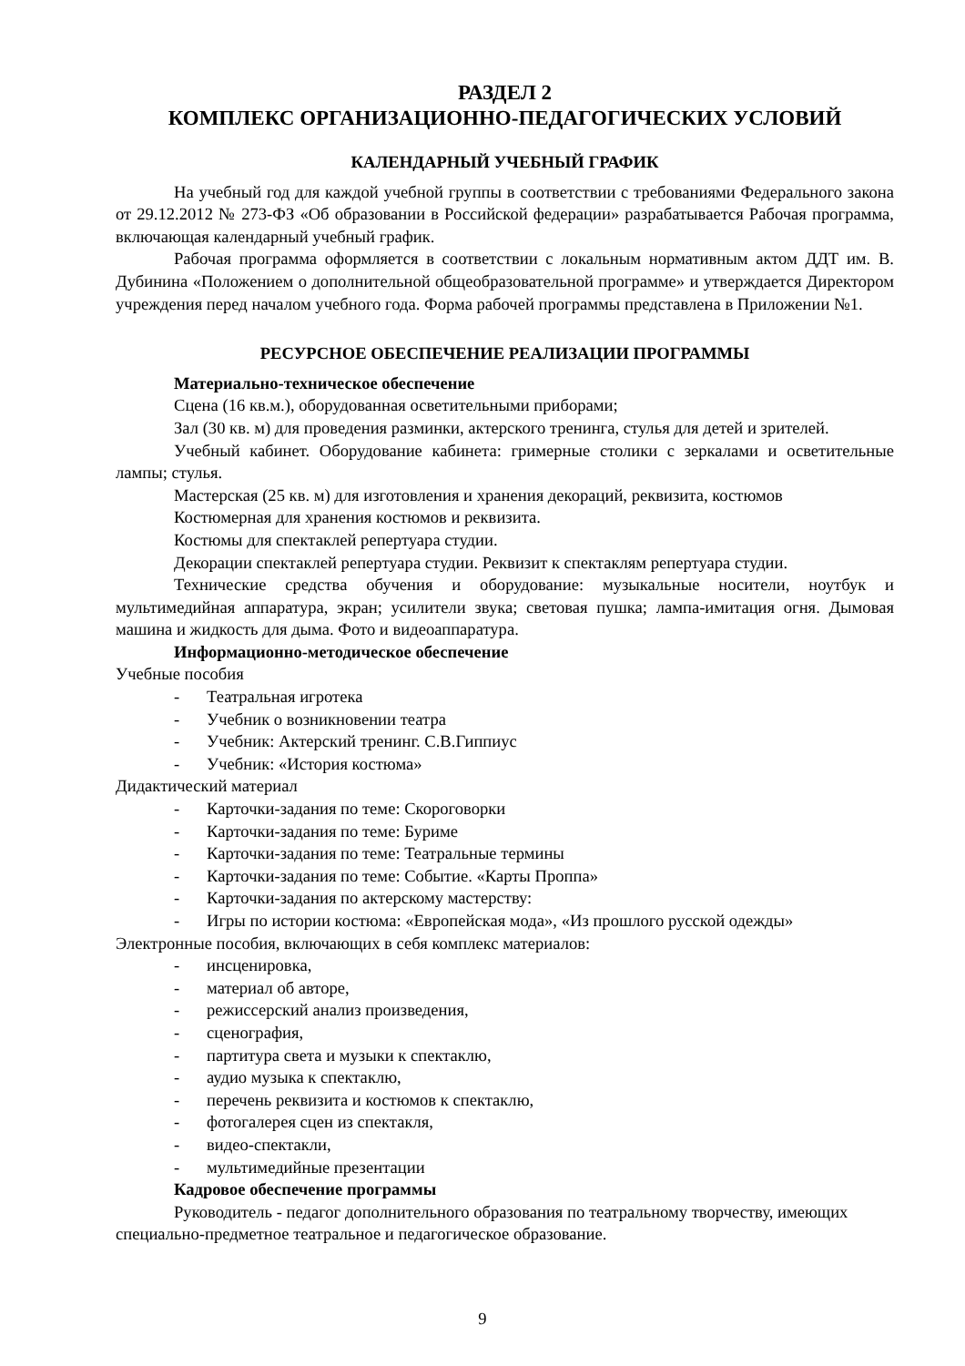РАЗДЕЛ 2
КОМПЛЕКС ОРГАНИЗАЦИОННО-ПЕДАГОГИЧЕСКИХ УСЛОВИЙ
КАЛЕНДАРНЫЙ УЧЕБНЫЙ ГРАФИК
На учебный год для каждой учебной группы в соответствии с требованиями Федерального закона от 29.12.2012 № 273-ФЗ «Об образовании в Российской федерации» разрабатывается Рабочая программа, включающая календарный учебный график.
Рабочая программа оформляется в соответствии с локальным нормативным актом ДДТ им. В. Дубинина «Положением о дополнительной общеобразовательной программе» и утверждается Директором учреждения перед началом учебного года. Форма рабочей программы представлена в Приложении №1.
РЕСУРСНОЕ ОБЕСПЕЧЕНИЕ РЕАЛИЗАЦИИ ПРОГРАММЫ
Материально-техническое обеспечение
Сцена (16 кв.м.), оборудованная осветительными приборами;
Зал (30 кв. м) для проведения разминки, актерского тренинга, стулья для детей и зрителей.
Учебный кабинет. Оборудование кабинета: гримерные столики с зеркалами и осветительные лампы; стулья.
Мастерская (25 кв. м) для изготовления и хранения декораций, реквизита, костюмов
Костюмерная для хранения костюмов и реквизита.
Костюмы для спектаклей репертуара студии.
Декорации спектаклей репертуара студии. Реквизит к спектаклям репертуара студии.
Технические средства обучения и оборудование: музыкальные носители, ноутбук и мультимедийная аппаратура, экран; усилители звука; световая пушка; лампа-имитация огня. Дымовая машина и жидкость для дыма. Фото и видеоаппаратура.
Информационно-методическое обеспечение
Учебные пособия
- Театральная игротека
- Учебник о возникновении театра
- Учебник: Актерский тренинг. С.В.Гиппиус
- Учебник: «История костюма»
Дидактический материал
- Карточки-задания по теме: Скороговорки
- Карточки-задания по теме: Буриме
- Карточки-задания по теме: Театральные термины
- Карточки-задания по теме: Событие. «Карты Проппа»
- Карточки-задания по актерскому мастерству:
- Игры по истории костюма: «Европейская мода», «Из прошлого русской одежды»
Электронные пособия, включающих в себя комплекс материалов:
- инсценировка,
- материал об авторе,
- режиссерский анализ произведения,
- сценография,
- партитура света и музыки к спектаклю,
- аудио музыка к спектаклю,
- перечень реквизита и костюмов к спектаклю,
- фотогалерея сцен из спектакля,
- видео-спектакли,
- мультимедийные презентации
Кадровое обеспечение программы
Руководитель - педагог дополнительного образования по театральному творчеству, имеющих специально-предметное театральное и педагогическое образование.
9